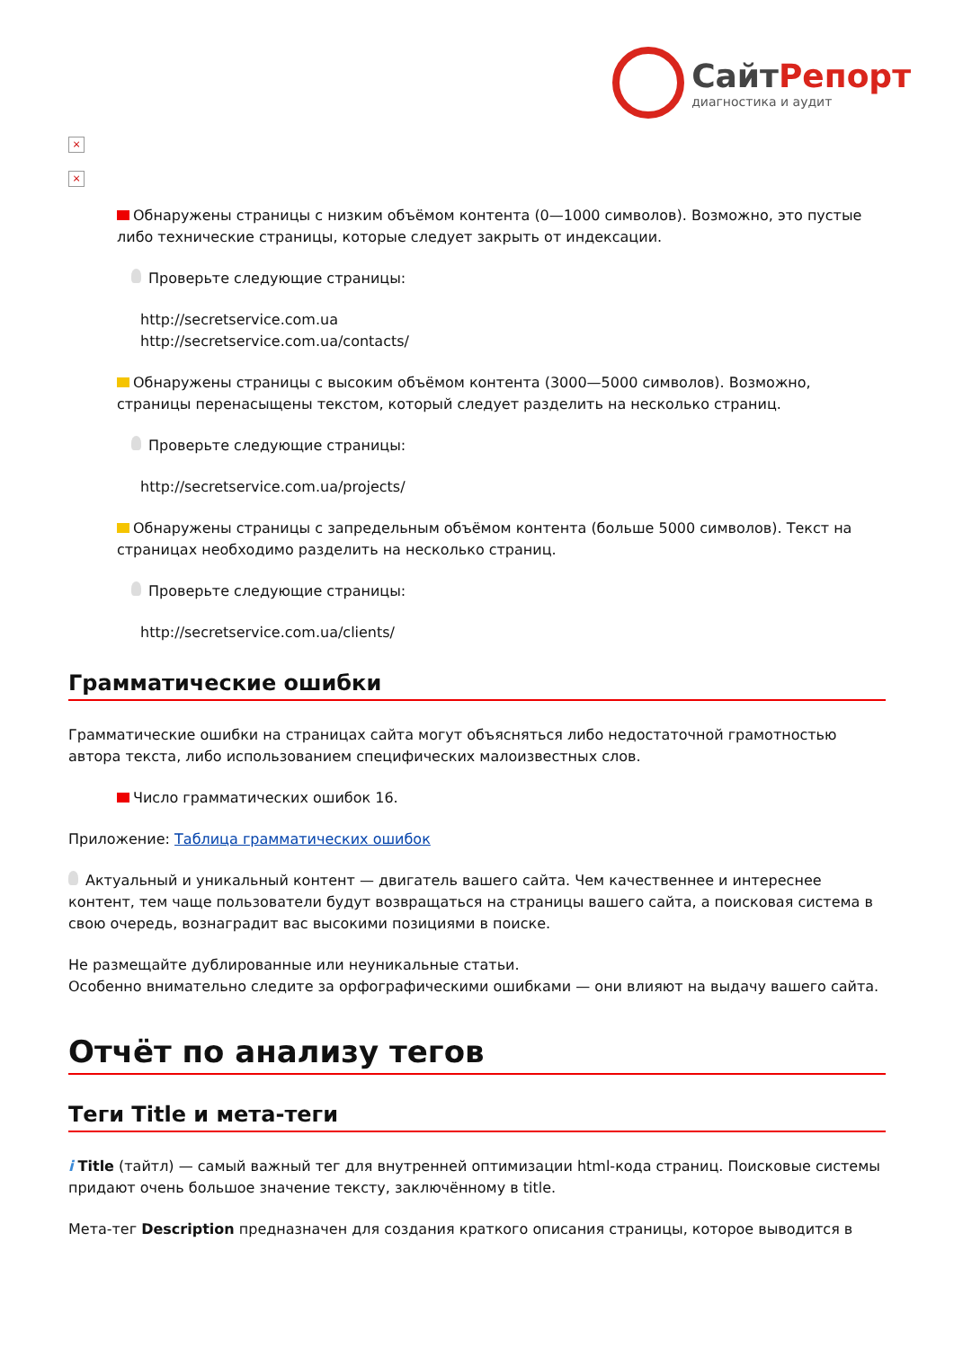СайтРепорт
диагностика и аудит
×
×
Обнаружены страницы с низким объёмом контента (0—1000 символов). Возможно, это пустые либо технические страницы, которые следует закрыть от индексации.
Проверьте следующие страницы:
http://secretservice.com.ua
http://secretservice.com.ua/contacts/
Обнаружены страницы с высоким объёмом контента (3000—5000 символов). Возможно, страницы перенасыщены текстом, который следует разделить на несколько страниц.
Проверьте следующие страницы:
http://secretservice.com.ua/projects/
Обнаружены страницы с запредельным объёмом контента (больше 5000 символов). Текст на страницах необходимо разделить на несколько страниц.
Проверьте следующие страницы:
http://secretservice.com.ua/clients/
Грамматические ошибки
Грамматические ошибки на страницах сайта могут объясняться либо недостаточной грамотностью автора текста, либо использованием специфических малоизвестных слов.
Число грамматических ошибок 16.
Приложение: Таблица грамматических ошибок
Актуальный и уникальный контент — двигатель вашего сайта. Чем качественнее и интереснее контент, тем чаще пользователи будут возвращаться на страницы вашего сайта, а поисковая система в свою очередь, вознаградит вас высокими позициями в поиске.
Не размещайте дублированные или неуникальные статьи.
Особенно внимательно следите за орфографическими ошибками — они влияют на выдачу вашего сайта.
Отчёт по анализу тегов
Теги Title и мета-теги
i Title (тайтл) — самый важный тег для внутренней оптимизации html-кода страниц. Поисковые системы придают очень большое значение тексту, заключённому в title.
Мета-тег Description предназначен для создания краткого описания страницы, которое выводится в